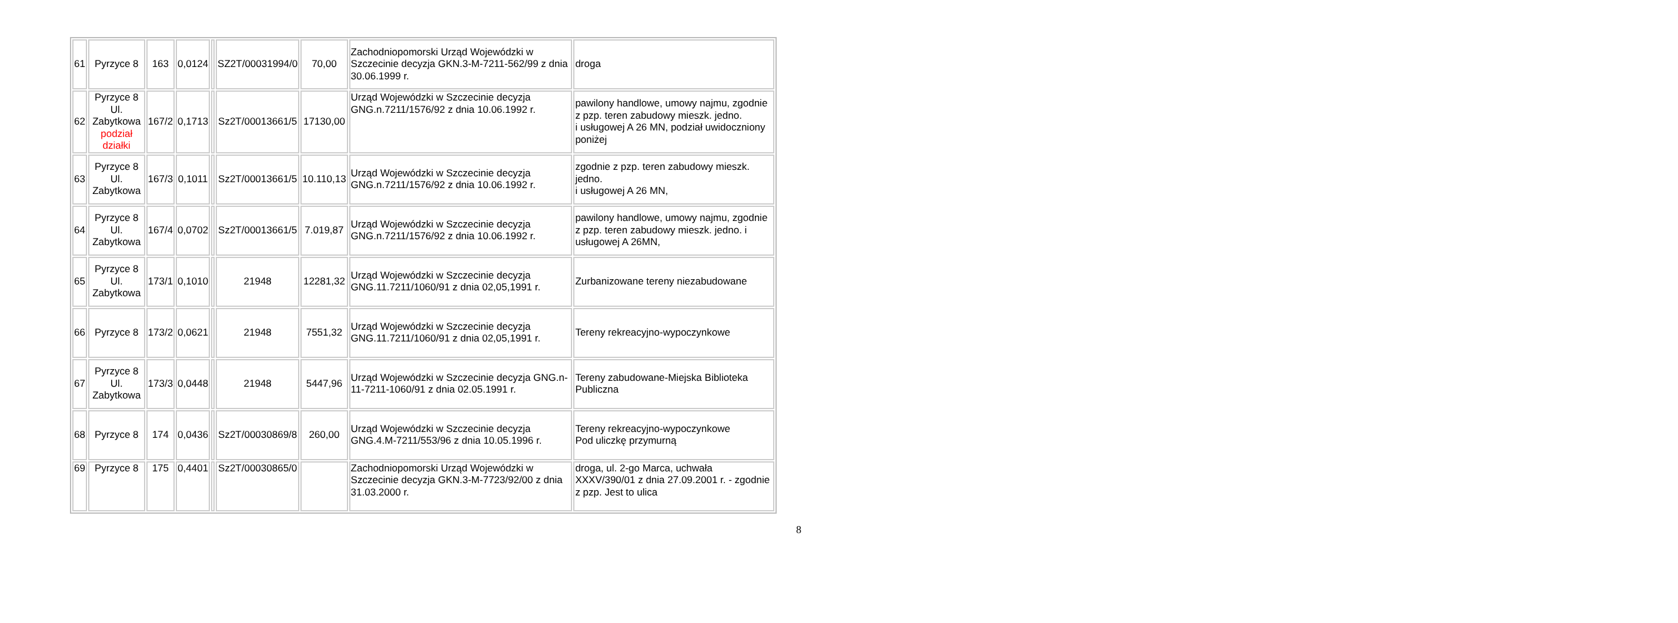| 61 | Pyrzyce 8 | 163 | 0,0124 | | SZ2T/00031994/0 | 70,00 | Zachodniopomorski Urząd Wojewódzki w Szczecinie decyzja GKN.3-M-7211-562/99 z dnia 30.06.1999 r. | droga |
| 62 | Pyrzyce 8 Ul. Zabytkowa podział działki | 167/2 | 0,1713 | | Sz2T/00013661/5 | 17130,00 | Urząd Wojewódzki w Szczecinie decyzja GNG.n.7211/1576/92 z dnia 10.06.1992 r. | pawilony handlowe, umowy najmu, zgodnie z pzp. teren zabudowy mieszk. jedno. i usługowej A 26 MN, podział uwidoczniony poniżej |
| 63 | Pyrzyce 8 Ul. Zabytkowa | 167/3 | 0,1011 | | Sz2T/00013661/5 | 10.110,13 | Urząd Wojewódzki w Szczecinie decyzja GNG.n.7211/1576/92 z dnia 10.06.1992 r. | zgodnie z pzp. teren zabudowy mieszk. jedno. i usługowej A 26 MN, |
| 64 | Pyrzyce 8 Ul. Zabytkowa | 167/4 | 0,0702 | | Sz2T/00013661/5 | 7.019,87 | Urząd Wojewódzki w Szczecinie decyzja GNG.n.7211/1576/92 z dnia 10.06.1992 r. | pawilony handlowe, umowy najmu, zgodnie z pzp. teren zabudowy mieszk. jedno. i usługowej A 26MN, |
| 65 | Pyrzyce 8 Ul. Zabytkowa | 173/1 | 0,1010 | | 21948 | 12281,32 | Urząd Wojewódzki w Szczecinie decyzja GNG.11.7211/1060/91 z dnia 02,05,1991 r. | Zurbanizowane tereny niezabudowane |
| 66 | Pyrzyce 8 | 173/2 | 0,0621 | | 21948 | 7551,32 | Urząd Wojewódzki w Szczecinie decyzja GNG.11.7211/1060/91 z dnia 02,05,1991 r. | Tereny rekreacyjno-wypoczynkowe |
| 67 | Pyrzyce 8 Ul. Zabytkowa | 173/3 | 0,0448 | | 21948 | 5447,96 | Urząd Wojewódzki w Szczecinie decyzja GNG.n-11-7211-1060/91 z dnia 02.05.1991 r. | Tereny zabudowane-Miejska Biblioteka Publiczna |
| 68 | Pyrzyce 8 | 174 | 0,0436 | | Sz2T/00030869/8 | 260,00 | Urząd Wojewódzki w Szczecinie decyzja GNG.4.M-7211/553/96 z dnia 10.05.1996 r. | Tereny rekreacyjno-wypoczynkowe Pod uliczkę przymurną |
| 69 | Pyrzyce 8 | 175 | 0,4401 | | Sz2T/00030865/0 | | Zachodniopomorski Urząd Wojewódzki w Szczecinie decyzja GKN.3-M-7723/92/00 z dnia 31.03.2000 r. | droga, ul. 2-go Marca, uchwała XXXV/390/01 z dnia 27.09.2001 r. - zgodnie z pzp. Jest to ulica |
8